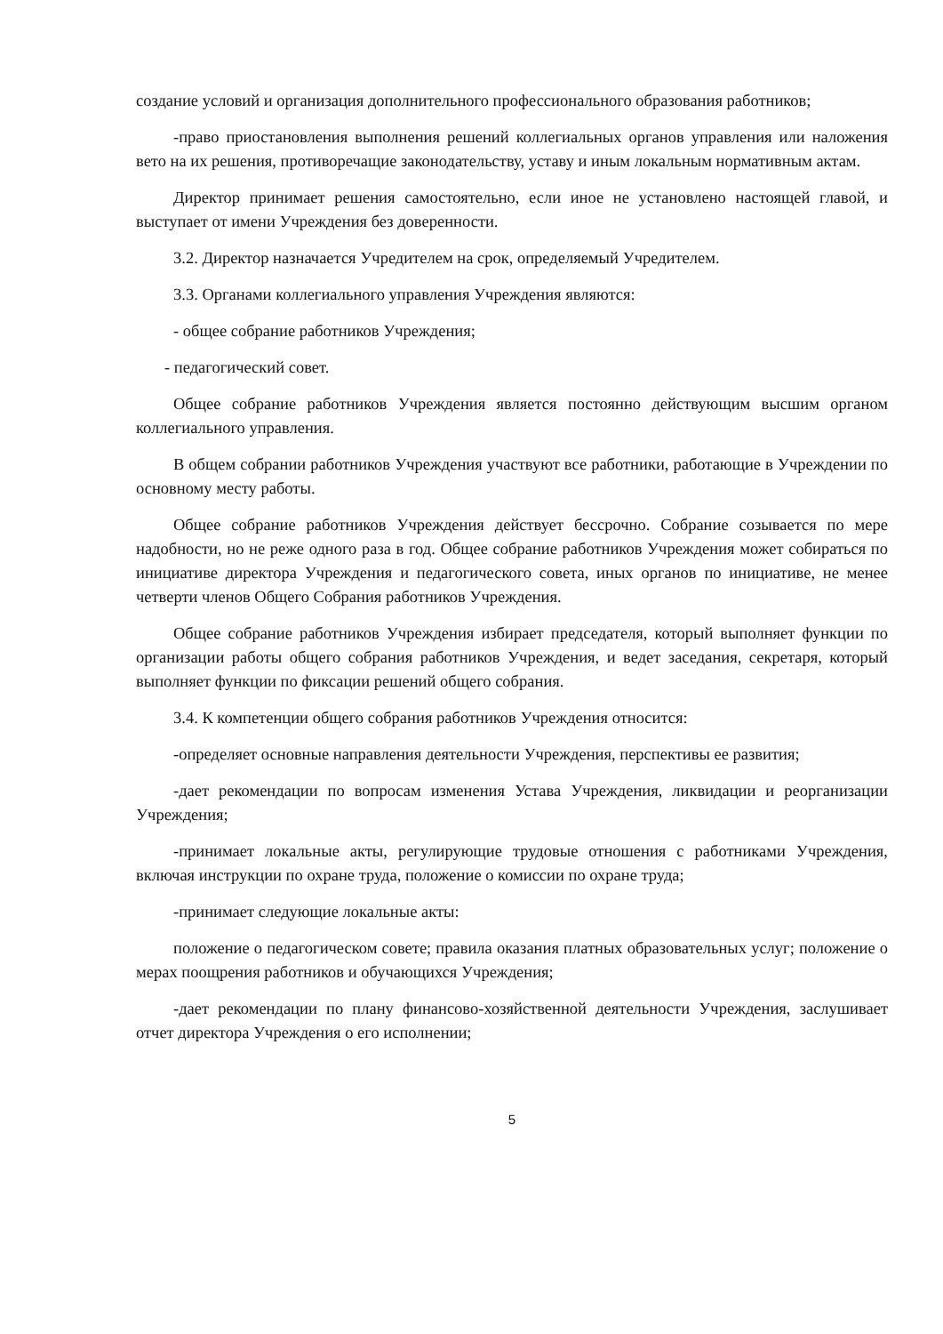создание условий и организация дополнительного профессионального образования работников;
-право приостановления выполнения решений коллегиальных органов управления или наложения вето на их решения, противоречащие законодательству, уставу и иным локальным нормативным актам.
Директор принимает решения самостоятельно, если иное не установлено настоящей главой, и выступает от имени Учреждения без доверенности.
3.2. Директор назначается Учредителем на срок, определяемый Учредителем.
3.3. Органами коллегиального управления Учреждения являются:
- общее собрание работников Учреждения;
- педагогический совет.
Общее собрание работников Учреждения является постоянно действующим высшим органом коллегиального управления.
В общем собрании работников Учреждения участвуют все работники, работающие в Учреждении по основному месту работы.
Общее собрание работников Учреждения действует бессрочно. Собрание созывается по мере надобности, но не реже одного раза в год. Общее собрание работников Учреждения может собираться по инициативе директора Учреждения и педагогического совета, иных органов по инициативе, не менее четверти членов Общего Собрания работников Учреждения.
Общее собрание работников Учреждения избирает председателя, который выполняет функции по организации работы общего собрания работников Учреждения, и ведет заседания, секретаря, который выполняет функции по фиксации решений общего собрания.
3.4. К компетенции общего собрания работников Учреждения относится:
-определяет основные направления деятельности Учреждения, перспективы ее развития;
-дает рекомендации по вопросам изменения Устава Учреждения, ликвидации и реорганизации Учреждения;
-принимает локальные акты, регулирующие трудовые отношения с работниками Учреждения, включая инструкции по охране труда, положение о комиссии по охране труда;
-принимает следующие локальные акты:
положение о педагогическом совете; правила оказания платных образовательных услуг; положение о мерах поощрения работников и обучающихся Учреждения;
-дает рекомендации по плану финансово-хозяйственной деятельности Учреждения, заслушивает отчет директора Учреждения о его исполнении;
5